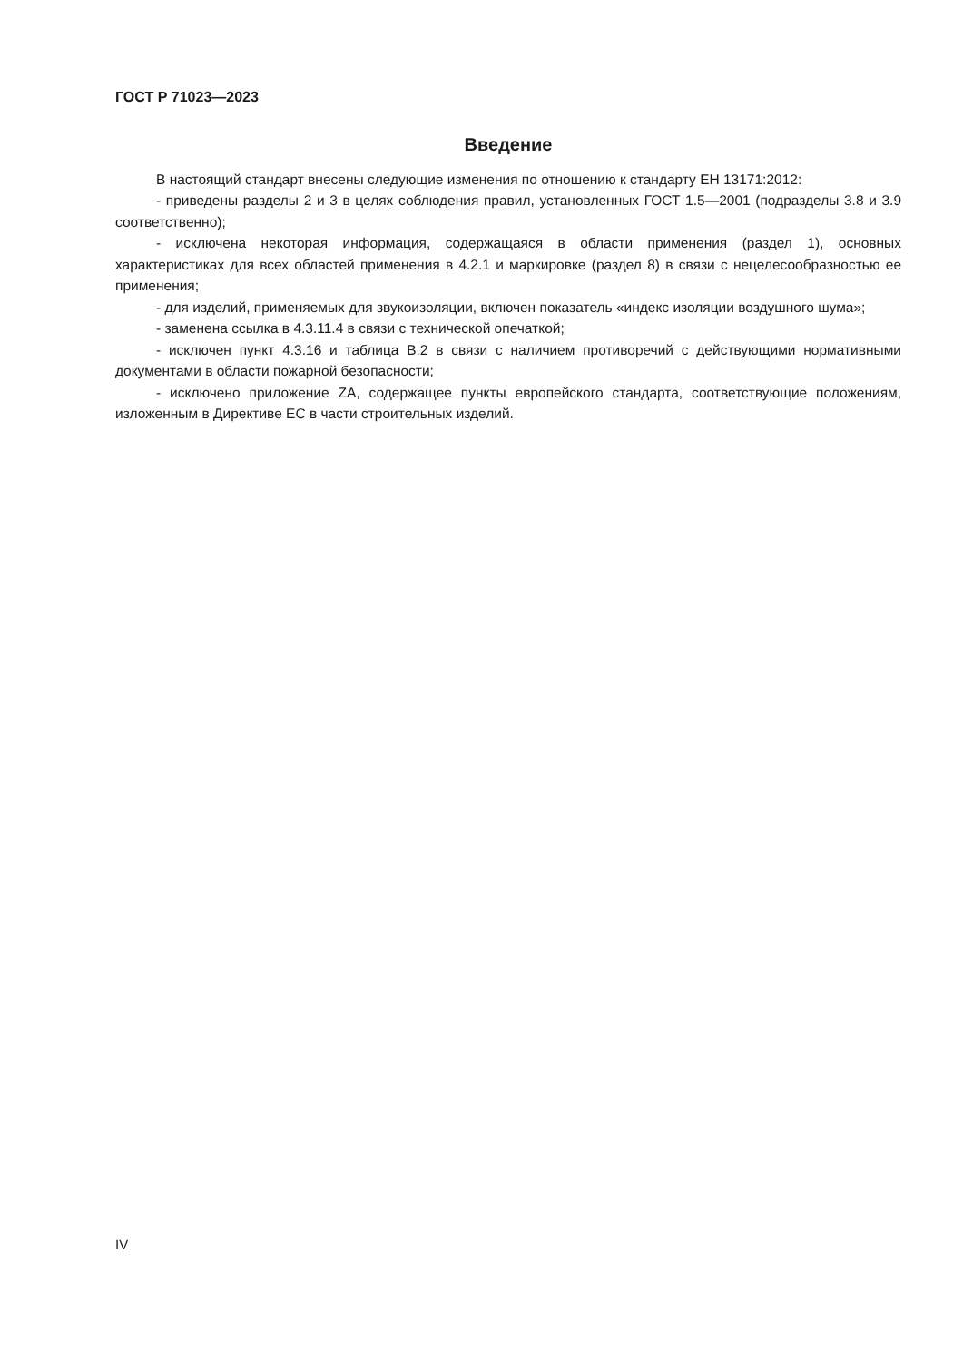ГОСТ Р 71023—2023
Введение
В настоящий стандарт внесены следующие изменения по отношению к стандарту ЕН 13171:2012:
- приведены разделы 2 и 3 в целях соблюдения правил, установленных ГОСТ 1.5—2001 (подразделы 3.8 и 3.9 соответственно);
- исключена некоторая информация, содержащаяся в области применения (раздел 1), основных характеристиках для всех областей применения в 4.2.1 и маркировке (раздел 8) в связи с нецелесообразностью ее применения;
- для изделий, применяемых для звукоизоляции, включен показатель «индекс изоляции воздушного шума»;
- заменена ссылка в 4.3.11.4 в связи с технической опечаткой;
- исключен пункт 4.3.16 и таблица В.2 в связи с наличием противоречий с действующими нормативными документами в области пожарной безопасности;
- исключено приложение ZA, содержащее пункты европейского стандарта, соответствующие положениям, изложенным в Директиве ЕС в части строительных изделий.
IV